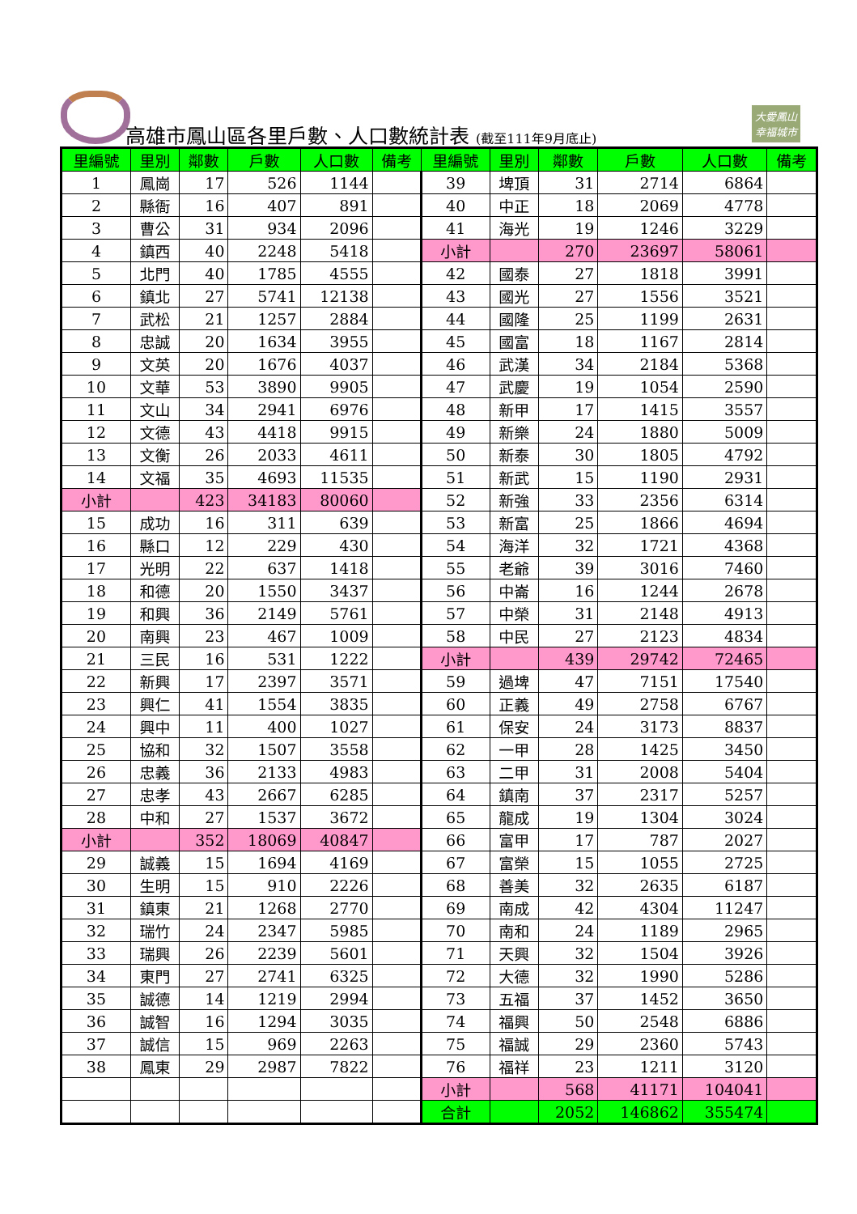高雄市鳳山區各里戶數、人口數統計表 (截至111年9月底止)
大愛鳳山
幸福城市
| 里編號 | 里別 | 鄰數 | 戶數 | 人口數 | 備考 | 里編號 | 里別 | 鄰數 | 戶數 | 人口數 | 備考 |
| --- | --- | --- | --- | --- | --- | --- | --- | --- | --- | --- | --- |
| 1 | 鳳崗 | 17 | 526 | 1144 | | 39 | 埤頂 | 31 | 2714 | 6864 | |
| 2 | 縣衙 | 16 | 407 | 891 | | 40 | 中正 | 18 | 2069 | 4778 | |
| 3 | 曹公 | 31 | 934 | 2096 | | 41 | 海光 | 19 | 1246 | 3229 | |
| 4 | 鎮西 | 40 | 2248 | 5418 | | 小計 | | 270 | 23697 | 58061 | |
| 5 | 北門 | 40 | 1785 | 4555 | | 42 | 國泰 | 27 | 1818 | 3991 | |
| 6 | 鎮北 | 27 | 5741 | 12138 | | 43 | 國光 | 27 | 1556 | 3521 | |
| 7 | 武松 | 21 | 1257 | 2884 | | 44 | 國隆 | 25 | 1199 | 2631 | |
| 8 | 忠誠 | 20 | 1634 | 3955 | | 45 | 國富 | 18 | 1167 | 2814 | |
| 9 | 文英 | 20 | 1676 | 4037 | | 46 | 武漢 | 34 | 2184 | 5368 | |
| 10 | 文華 | 53 | 3890 | 9905 | | 47 | 武慶 | 19 | 1054 | 2590 | |
| 11 | 文山 | 34 | 2941 | 6976 | | 48 | 新甲 | 17 | 1415 | 3557 | |
| 12 | 文德 | 43 | 4418 | 9915 | | 49 | 新樂 | 24 | 1880 | 5009 | |
| 13 | 文衡 | 26 | 2033 | 4611 | | 50 | 新泰 | 30 | 1805 | 4792 | |
| 14 | 文福 | 35 | 4693 | 11535 | | 51 | 新武 | 15 | 1190 | 2931 | |
| 小計 | | 423 | 34183 | 80060 | | 52 | 新強 | 33 | 2356 | 6314 | |
| 15 | 成功 | 16 | 311 | 639 | | 53 | 新富 | 25 | 1866 | 4694 | |
| 16 | 縣口 | 12 | 229 | 430 | | 54 | 海洋 | 32 | 1721 | 4368 | |
| 17 | 光明 | 22 | 637 | 1418 | | 55 | 老爺 | 39 | 3016 | 7460 | |
| 18 | 和德 | 20 | 1550 | 3437 | | 56 | 中崙 | 16 | 1244 | 2678 | |
| 19 | 和興 | 36 | 2149 | 5761 | | 57 | 中榮 | 31 | 2148 | 4913 | |
| 20 | 南興 | 23 | 467 | 1009 | | 58 | 中民 | 27 | 2123 | 4834 | |
| 21 | 三民 | 16 | 531 | 1222 | | 小計 | | 439 | 29742 | 72465 | |
| 22 | 新興 | 17 | 2397 | 3571 | | 59 | 過埤 | 47 | 7151 | 17540 | |
| 23 | 興仁 | 41 | 1554 | 3835 | | 60 | 正義 | 49 | 2758 | 6767 | |
| 24 | 興中 | 11 | 400 | 1027 | | 61 | 保安 | 24 | 3173 | 8837 | |
| 25 | 協和 | 32 | 1507 | 3558 | | 62 | 一甲 | 28 | 1425 | 3450 | |
| 26 | 忠義 | 36 | 2133 | 4983 | | 63 | 二甲 | 31 | 2008 | 5404 | |
| 27 | 忠孝 | 43 | 2667 | 6285 | | 64 | 鎮南 | 37 | 2317 | 5257 | |
| 28 | 中和 | 27 | 1537 | 3672 | | 65 | 龍成 | 19 | 1304 | 3024 | |
| 小計 | | 352 | 18069 | 40847 | | 66 | 富甲 | 17 | 787 | 2027 | |
| 29 | 誠義 | 15 | 1694 | 4169 | | 67 | 富榮 | 15 | 1055 | 2725 | |
| 30 | 生明 | 15 | 910 | 2226 | | 68 | 善美 | 32 | 2635 | 6187 | |
| 31 | 鎮東 | 21 | 1268 | 2770 | | 69 | 南成 | 42 | 4304 | 11247 | |
| 32 | 瑞竹 | 24 | 2347 | 5985 | | 70 | 南和 | 24 | 1189 | 2965 | |
| 33 | 瑞興 | 26 | 2239 | 5601 | | 71 | 天興 | 32 | 1504 | 3926 | |
| 34 | 東門 | 27 | 2741 | 6325 | | 72 | 大德 | 32 | 1990 | 5286 | |
| 35 | 誠德 | 14 | 1219 | 2994 | | 73 | 五福 | 37 | 1452 | 3650 | |
| 36 | 誠智 | 16 | 1294 | 3035 | | 74 | 福興 | 50 | 2548 | 6886 | |
| 37 | 誠信 | 15 | 969 | 2263 | | 75 | 福誠 | 29 | 2360 | 5743 | |
| 38 | 鳳東 | 29 | 2987 | 7822 | | 76 | 福祥 | 23 | 1211 | 3120 | |
| | | | | | | 小計 | | 568 | 41171 | 104041 | |
| | | | | | | 合計 | | 2052 | 146862 | 355474 | |